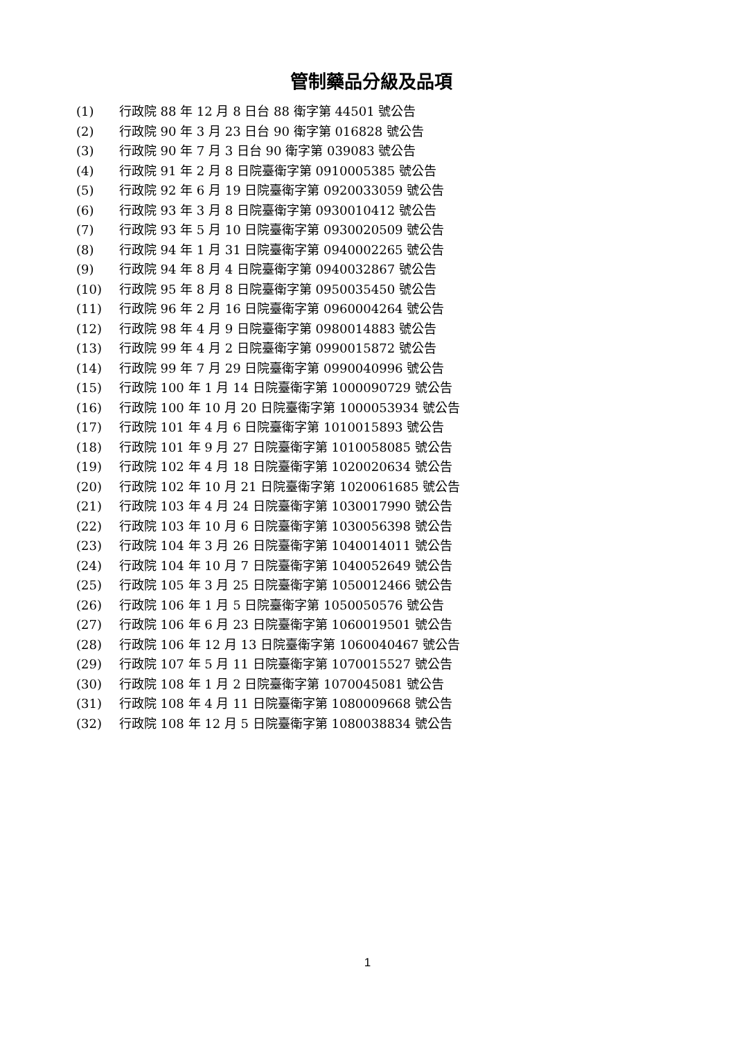管制藥品分級及品項
(1) 行政院 88 年 12 月 8 日台 88 衛字第 44501 號公告
(2) 行政院 90 年 3 月 23 日台 90 衛字第 016828 號公告
(3) 行政院 90 年 7 月 3 日台 90 衛字第 039083 號公告
(4) 行政院 91 年 2 月 8 日院臺衛字第 0910005385 號公告
(5) 行政院 92 年 6 月 19 日院臺衛字第 0920033059 號公告
(6) 行政院 93 年 3 月 8 日院臺衛字第 0930010412 號公告
(7) 行政院 93 年 5 月 10 日院臺衛字第 0930020509 號公告
(8) 行政院 94 年 1 月 31 日院臺衛字第 0940002265 號公告
(9) 行政院 94 年 8 月 4 日院臺衛字第 0940032867 號公告
(10) 行政院 95 年 8 月 8 日院臺衛字第 0950035450 號公告
(11) 行政院 96 年 2 月 16 日院臺衛字第 0960004264 號公告
(12) 行政院 98 年 4 月 9 日院臺衛字第 0980014883 號公告
(13) 行政院 99 年 4 月 2 日院臺衛字第 0990015872 號公告
(14) 行政院 99 年 7 月 29 日院臺衛字第 0990040996 號公告
(15) 行政院 100 年 1 月 14 日院臺衛字第 1000090729 號公告
(16) 行政院 100 年 10 月 20 日院臺衛字第 1000053934 號公告
(17) 行政院 101 年 4 月 6 日院臺衛字第 1010015893 號公告
(18) 行政院 101 年 9 月 27 日院臺衛字第 1010058085 號公告
(19) 行政院 102 年 4 月 18 日院臺衛字第 1020020634 號公告
(20) 行政院 102 年 10 月 21 日院臺衛字第 1020061685 號公告
(21) 行政院 103 年 4 月 24 日院臺衛字第 1030017990 號公告
(22) 行政院 103 年 10 月 6 日院臺衛字第 1030056398 號公告
(23) 行政院 104 年 3 月 26 日院臺衛字第 1040014011 號公告
(24) 行政院 104 年 10 月 7 日院臺衛字第 1040052649 號公告
(25) 行政院 105 年 3 月 25 日院臺衛字第 1050012466 號公告
(26) 行政院 106 年 1 月 5 日院臺衛字第 1050050576 號公告
(27) 行政院 106 年 6 月 23 日院臺衛字第 1060019501 號公告
(28) 行政院 106 年 12 月 13 日院臺衛字第 1060040467 號公告
(29) 行政院 107 年 5 月 11 日院臺衛字第 1070015527 號公告
(30) 行政院 108 年 1 月 2 日院臺衛字第 1070045081 號公告
(31) 行政院 108 年 4 月 11 日院臺衛字第 1080009668 號公告
(32) 行政院 108 年 12 月 5 日院臺衛字第 1080038834 號公告
1